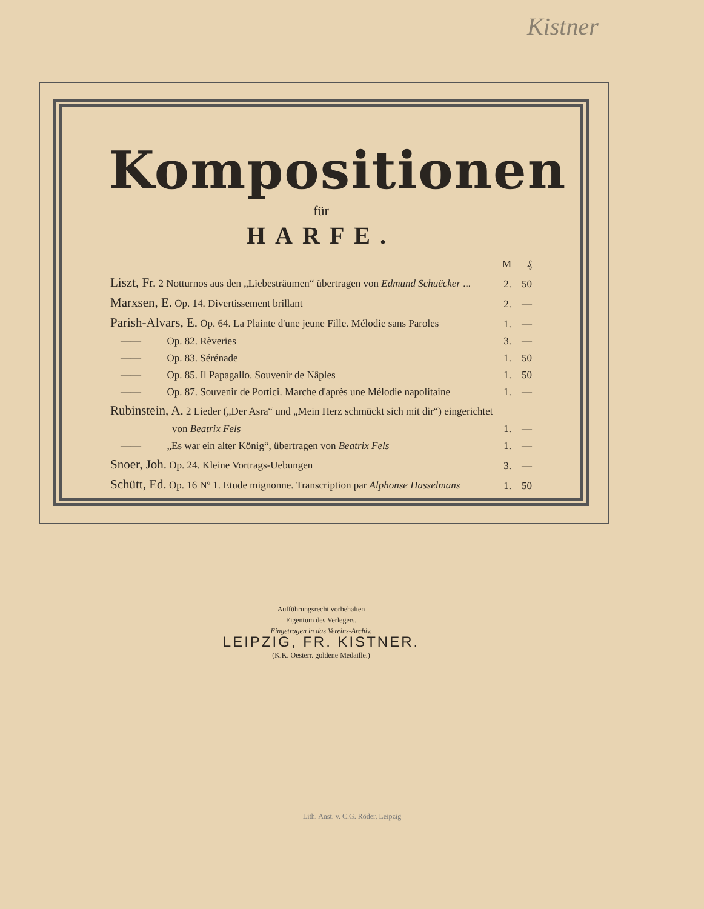Kistner
Kompositionen
für
HARFE.
| | M | ₰ |
| Liszt, Fr. 2 Notturnos aus den „Liebesträumen“ übertragen von Edmund Schuëcker ... | 2. | 50 |
| Marxsen, E. Op. 14. Divertissement brillant | 2. | — |
| Parish-Alvars, E. Op. 64. La Plainte d'une jeune Fille. Mélodie sans Paroles | 1. | — |
| —— Op. 82. Rèveries | 3. | — |
| —— Op. 83. Sérénade | 1. | 50 |
| —— Op. 85. Il Papagallo. Souvenir de Nâples | 1. | 50 |
| —— Op. 87. Souvenir de Portici. Marche d'après une Mélodie napolitaine | 1. | — |
| Rubinstein, A. 2 Lieder („Der Asra“ und „Mein Herz schmückt sich mit dir“) eingerichtet | | |
| von Beatrix Fels | 1. | — |
| —— „Es war ein alter König“, übertragen von Beatrix Fels | 1. | — |
| Snoer, Joh. Op. 24. Kleine Vortrags-Uebungen | 3. | — |
| Schütt, Ed. Op. 16 Nº 1. Etude mignonne. Transcription par Alphonse Hasselmans | 1. | 50 |
Aufführungsrecht vorbehalten
Eigentum des Verlegers.
Eingetragen in das Vereins-Archiv.
LEIPZIG, FR. KISTNER.
(K.K. Oesterr. goldene Medaille.)
Lith. Anst. v. C.G. Röder, Leipzig